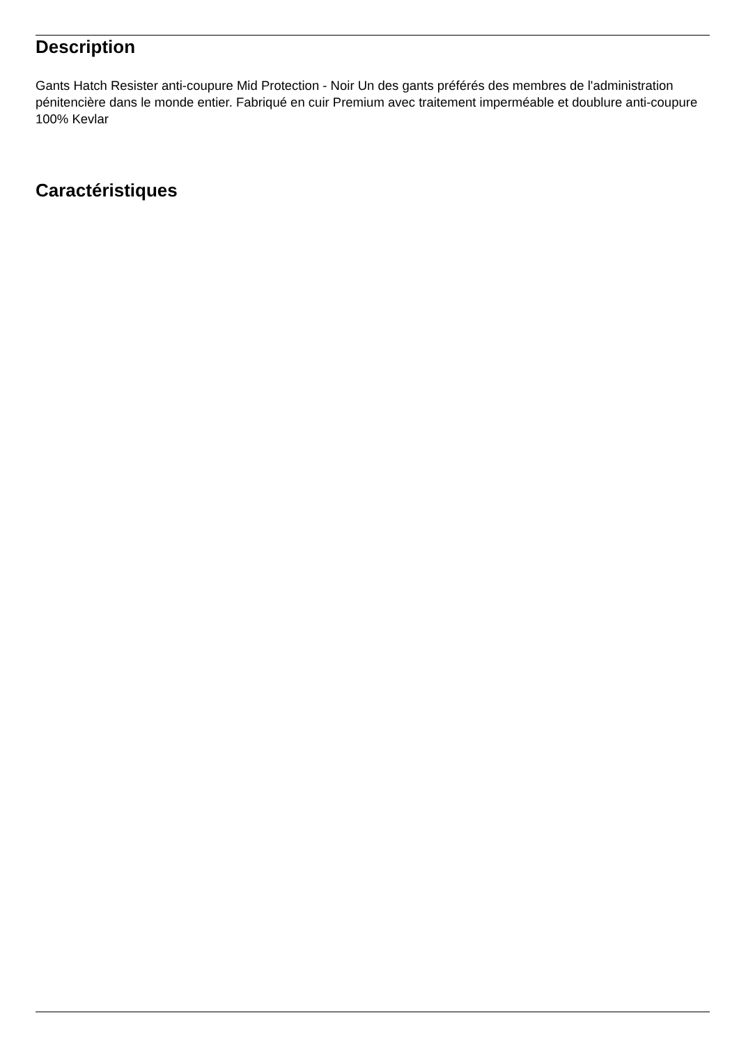Description
Gants Hatch Resister anti-coupure Mid Protection - Noir Un des gants préférés des membres de l'administration pénitencière dans le monde entier. Fabriqué en cuir Premium avec traitement imperméable et doublure anti-coupure 100% Kevlar
Caractéristiques